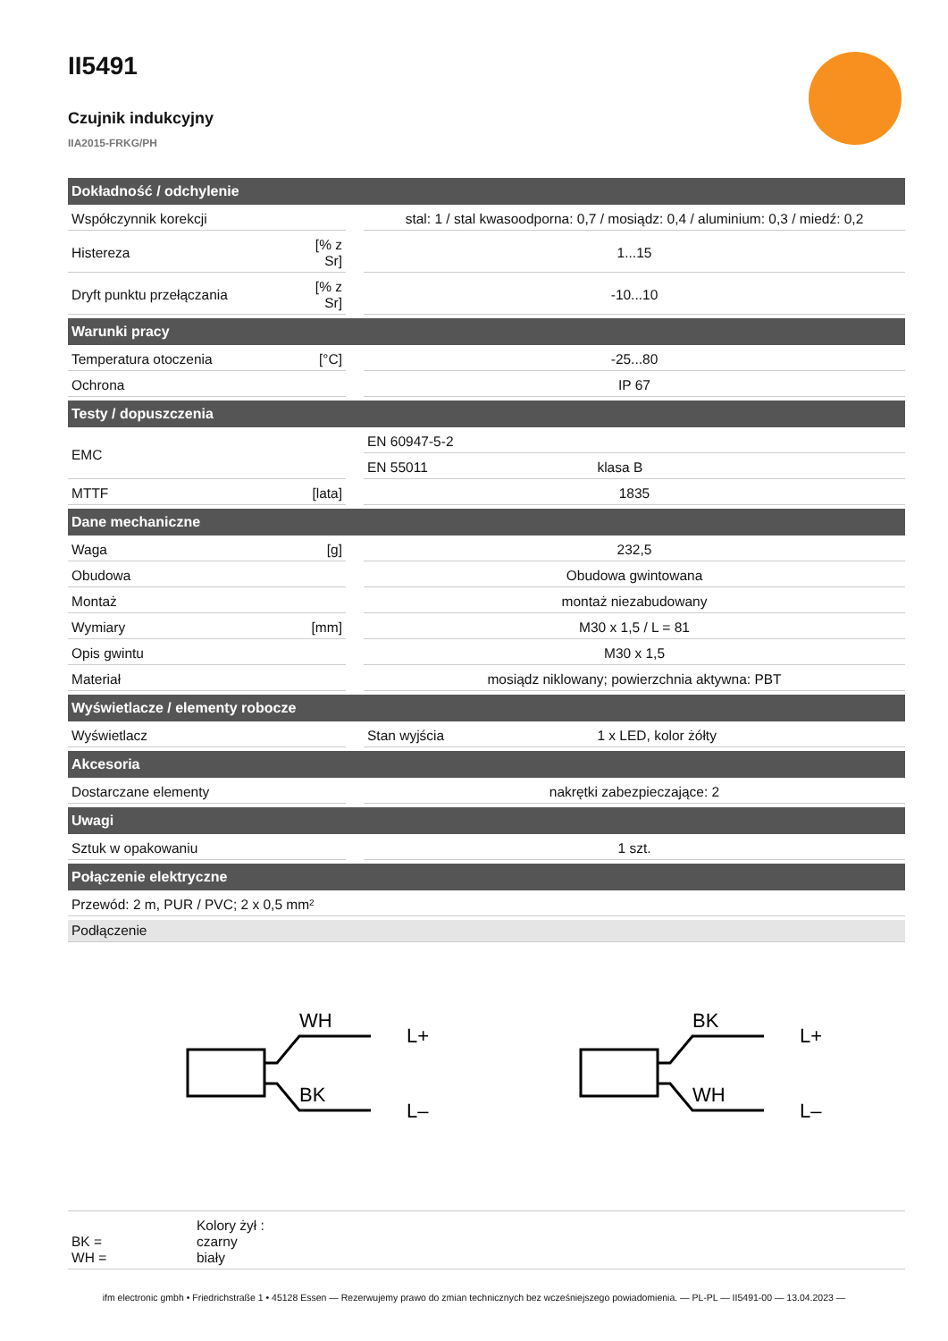II5491
Czujnik indukcyjny
IIA2015-FRKG/PH
| Dokładność / odchylenie | | | | |
| --- | --- | --- | --- | --- |
| Współczynnik korekcji | | | stal: 1 / stal kwasoodporna: 0,7 / mosiądz: 0,4 / aluminium: 0,3 / miedź: 0,2 | |
| Histereza | [% z Sr] | | 1...15 | |
| Dryft punktu przełączania | [% z Sr] | | -10...10 | |
| Warunki pracy | | | | |
| Temperatura otoczenia | [°C] | | -25...80 | |
| Ochrona | | | IP 67 | |
| Testy / dopuszczenia | | | | |
| EMC | | | EN 60947-5-2 | |
| | | | EN 55011 | klasa B |
| MTTF | [lata] | | 1835 | |
| Dane mechaniczne | | | | |
| Waga | [g] | | 232,5 | |
| Obudowa | | | Obudowa gwintowana | |
| Montaż | | | montaż niezabudowany | |
| Wymiary | [mm] | | M30 x 1,5 / L = 81 | |
| Opis gwintu | | | M30 x 1,5 | |
| Materiał | | | mosiądz niklowany; powierzchnia aktywna: PBT | |
| Wyświetlacze / elementy robocze | | | | |
| Wyświetlacz | | | Stan wyjścia | 1 x LED, kolor żółty |
| Akcesoria | | | | |
| Dostarczane elementy | | | nakrętki zabezpieczające: 2 | |
| Uwagi | | | | |
| Sztuk w opakowaniu | | | 1 szt. | |
| Połączenie elektryczne | | | | |
| Przewód: 2 m, PUR / PVC; 2 x 0,5 mm² | | | | |
| Podłączenie | | | | |
| WH BK L+ L– BK WH L+ L– | | | | |
| Kolory żył : BK = czarny WH = biały | | | | |
ifm electronic gmbh • Friedrichstraße 1 • 45128 Essen — Rezerwujemy prawo do zmian technicznych bez wcześniejszego powiadomienia. — PL-PL — II5491-00 — 13.04.2023 —